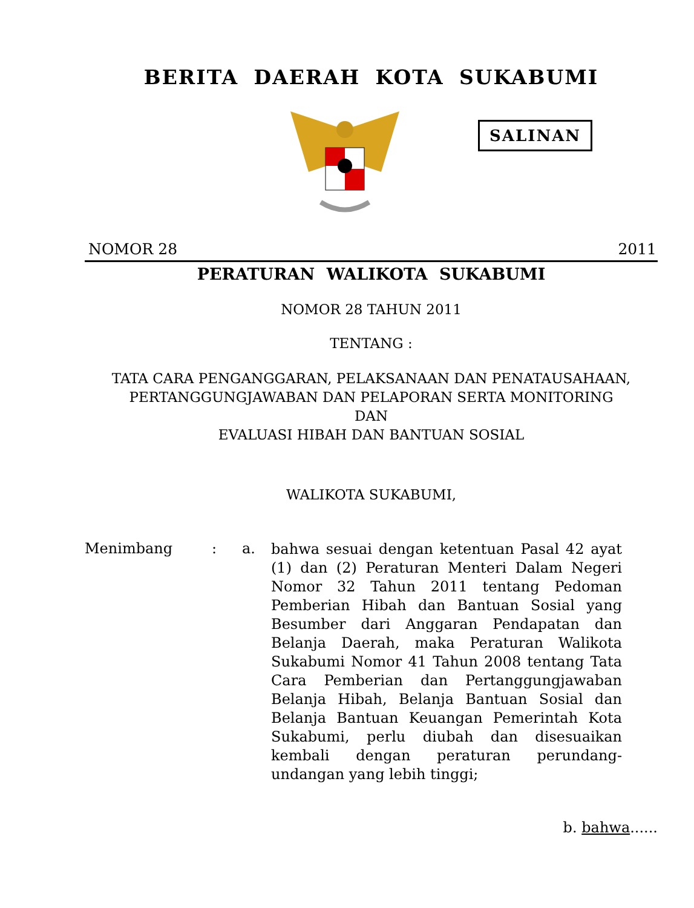BERITA DAERAH KOTA SUKABUMI
SALINAN
NOMOR 28 2011
PERATURAN WALIKOTA SUKABUMI
NOMOR 28 TAHUN 2011
TENTANG :
TATA CARA PENGANGGARAN, PELAKSANAAN DAN PENATAUSAHAAN, PERTANGGUNGJAWABAN DAN PELAPORAN SERTA MONITORING
DAN
EVALUASI HIBAH DAN BANTUAN SOSIAL
WALIKOTA SUKABUMI,
Menimbang : a.
bahwa sesuai dengan ketentuan Pasal 42 ayat (1) dan (2) Peraturan Menteri Dalam Negeri Nomor 32 Tahun 2011 tentang Pedoman Pemberian Hibah dan Bantuan Sosial yang Besumber dari Anggaran Pendapatan dan Belanja Daerah, maka Peraturan Walikota Sukabumi Nomor 41 Tahun 2008 tentang Tata Cara Pemberian dan Pertanggungjawaban Belanja Hibah, Belanja Bantuan Sosial dan Belanja Bantuan Keuangan Pemerintah Kota Sukabumi, perlu diubah dan disesuaikan kembali dengan peraturan perundang-undangan yang lebih tinggi;
b. bahwa......